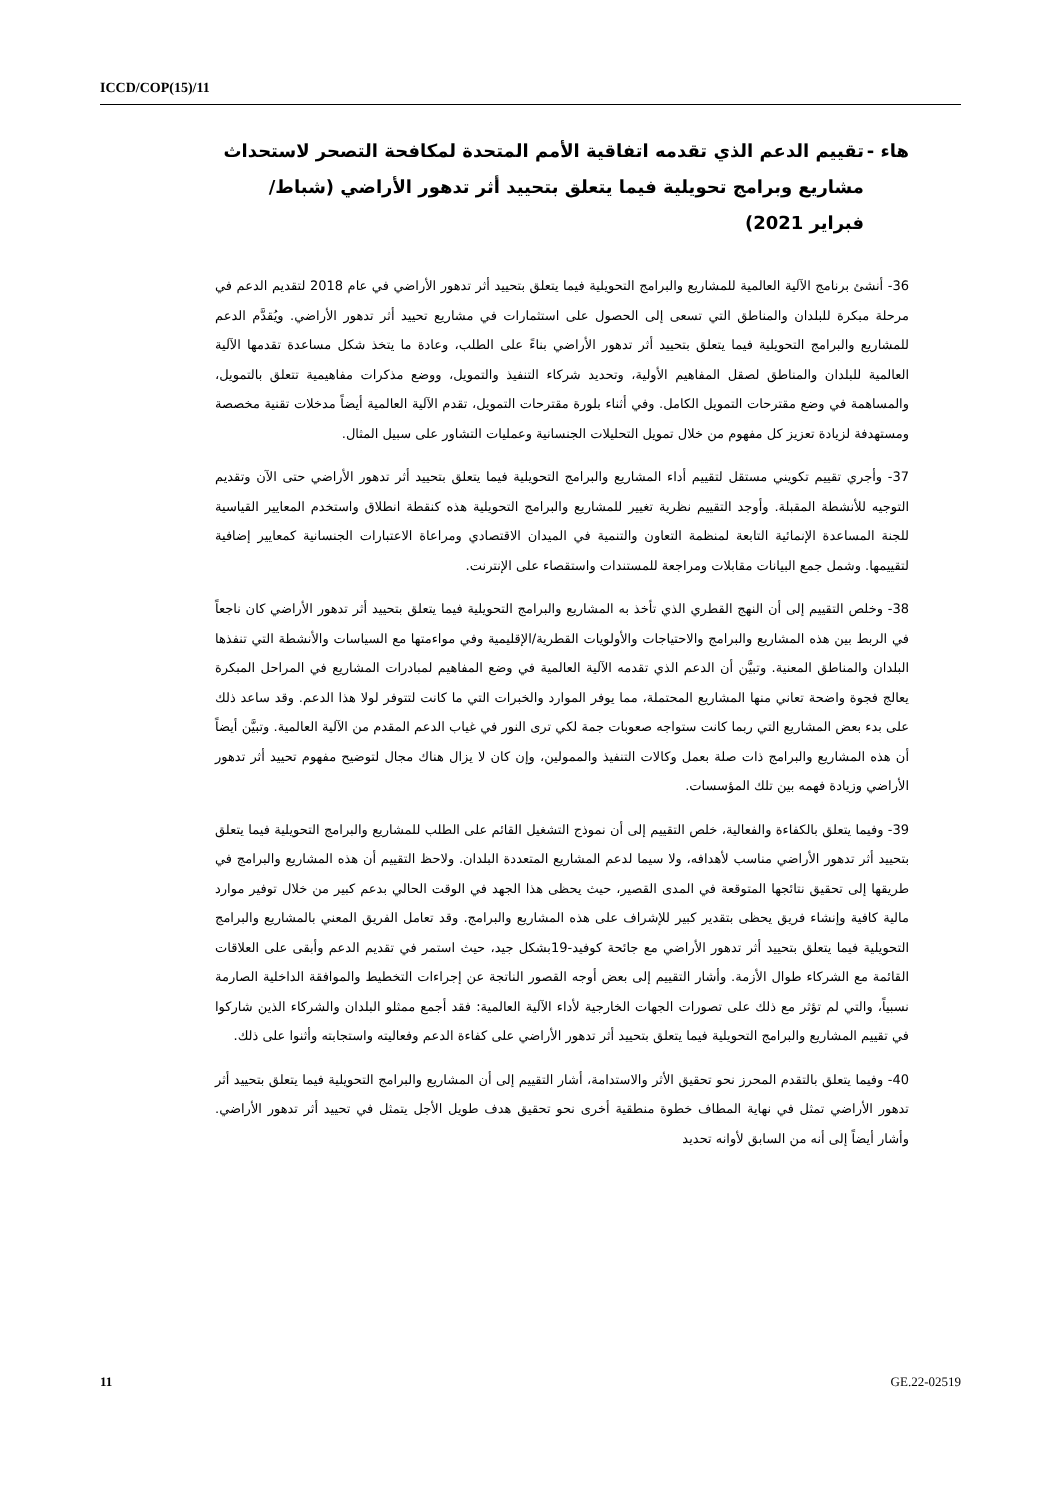ICCD/COP(15)/11
هاء - تقييم الدعم الذي تقدمه اتفاقية الأمم المتحدة لمكافحة التصحر لاستحداث مشاريع وبرامج تحويلية فيما يتعلق بتحييد أثر تدهور الأراضي (شباط/فبراير 2021)
36- أنشئ برنامج الآلية العالمية للمشاريع والبرامج التحويلية فيما يتعلق بتحييد أثر تدهور الأراضي في عام 2018 لتقديم الدعم في مرحلة مبكرة للبلدان والمناطق التي تسعى إلى الحصول على استثمارات في مشاريع تحييد أثر تدهور الأراضي. ويُقدَّم الدعم للمشاريع والبرامج التحويلية فيما يتعلق بتحييد أثر تدهور الأراضي بناءً على الطلب، وعادة ما يتخذ شكل مساعدة تقدمها الآلية العالمية للبلدان والمناطق لصقل المفاهيم الأولية، وتحديد شركاء التنفيذ والتمويل، ووضع مذكرات مفاهيمية تتعلق بالتمويل، والمساهمة في وضع مقترحات التمويل الكامل. وفي أثناء بلورة مقترحات التمويل، تقدم الآلية العالمية أيضاً مدخلات تقنية مخصصة ومستهدفة لزيادة تعزيز كل مفهوم من خلال تمويل التحليلات الجنسانية وعمليات التشاور على سبيل المثال.
37- وأجري تقييم تكويني مستقل لتقييم أداء المشاريع والبرامج التحويلية فيما يتعلق بتحييد أثر تدهور الأراضي حتى الآن وتقديم التوجيه للأنشطة المقبلة. وأوجد التقييم نظرية تغيير للمشاريع والبرامج التحويلية هذه كنقطة انطلاق واستخدم المعايير القياسية للجنة المساعدة الإنمائية التابعة لمنظمة التعاون والتنمية في الميدان الاقتصادي ومراعاة الاعتبارات الجنسانية كمعايير إضافية لتقييمها. وشمل جمع البيانات مقابلات ومراجعة للمستندات واستقصاء على الإنترنت.
38- وخلص التقييم إلى أن النهج القطري الذي تأخذ به المشاريع والبرامج التحويلية فيما يتعلق بتحييد أثر تدهور الأراضي كان ناجعاً في الربط بين هذه المشاريع والبرامج والاحتياجات والأولويات القطرية/الإقليمية وفي مواءمتها مع السياسات والأنشطة التي تنفذها البلدان والمناطق المعنية. وتبيَّن أن الدعم الذي تقدمه الآلية العالمية في وضع المفاهيم لمبادرات المشاريع في المراحل المبكرة يعالج فجوة واضحة تعاني منها المشاريع المحتملة، مما يوفر الموارد والخبرات التي ما كانت لتتوفر لولا هذا الدعم. وقد ساعد ذلك على بدء بعض المشاريع التي ربما كانت ستواجه صعوبات جمة لكي ترى النور في غياب الدعم المقدم من الآلية العالمية. وتبيَّن أيضاً أن هذه المشاريع والبرامج ذات صلة بعمل وكالات التنفيذ والممولين، وإن كان لا يزال هناك مجال لتوضيح مفهوم تحييد أثر تدهور الأراضي وزيادة فهمه بين تلك المؤسسات.
39- وفيما يتعلق بالكفاءة والفعالية، خلص التقييم إلى أن نموذج التشغيل القائم على الطلب للمشاريع والبرامج التحويلية فيما يتعلق بتحييد أثر تدهور الأراضي مناسب لأهدافه، ولا سيما لدعم المشاريع المتعددة البلدان. ولاحظ التقييم أن هذه المشاريع والبرامج في طريقها إلى تحقيق نتائجها المتوقعة في المدى القصير، حيث يحظى هذا الجهد في الوقت الحالي بدعم كبير من خلال توفير موارد مالية كافية وإنشاء فريق يحظى بتقدير كبير للإشراف على هذه المشاريع والبرامج. وقد تعامل الفريق المعني بالمشاريع والبرامج التحويلية فيما يتعلق بتحييد أثر تدهور الأراضي مع جائحة كوفيد-19بشكل جيد، حيث استمر في تقديم الدعم وأبقى على العلاقات القائمة مع الشركاء طوال الأزمة. وأشار التقييم إلى بعض أوجه القصور الناتجة عن إجراءات التخطيط والموافقة الداخلية الصارمة نسبياً، والتي لم تؤثر مع ذلك على تصورات الجهات الخارجية لأداء الآلية العالمية: فقد أجمع ممثلو البلدان والشركاء الذين شاركوا في تقييم المشاريع والبرامج التحويلية فيما يتعلق بتحييد أثر تدهور الأراضي على كفاءة الدعم وفعاليته واستجابته وأثنوا على ذلك.
40- وفيما يتعلق بالتقدم المحرز نحو تحقيق الأثر والاستدامة، أشار التقييم إلى أن المشاريع والبرامج التحويلية فيما يتعلق بتحييد أثر تدهور الأراضي تمثل في نهاية المطاف خطوة منطقية أخرى نحو تحقيق هدف طويل الأجل يتمثل في تحييد أثر تدهور الأراضي. وأشار أيضاً إلى أنه من السابق لأوانه تحديد
11 GE.22-02519